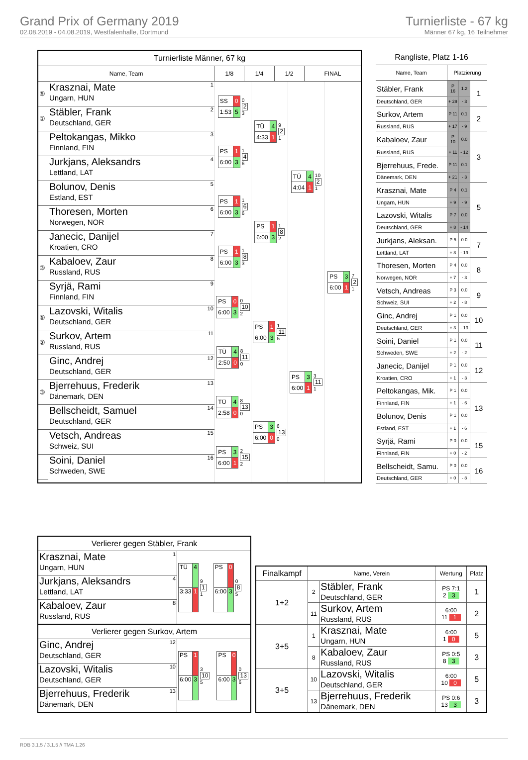Grand Prix of Germany 2019
02.08.2019 - 04.08.2019, Westfalenhalle, Dortmund
Turnierliste - 67 kg
Männer 67 kg, 16 Teilnehmer
| Turnierliste Männer, 67 kg | | | | |
| --- | --- | --- | --- | --- |
| Name, Team | 1/8 | 1/4 | 1/2 | FINAL |
| / ⑤ / Krasznai, Mate Ungarn, HUN / 1 / / ① / Stäbler, Frank Deutschland, GER / 2 / / / Peltokangas, Mikko Finnland, FIN / 3 / / / Jurkjans, Aleksandrs Lettland, LAT / 4 / / / Bolunov, Denis Estland, EST / 5 / / / Thoresen, Morten Norwegen, NOR / 6 / / / Janecic, Danijel Kroatien, CRO / 7 / / ③ / Kabaloev, Zaur Russland, RUS / 8 / / / Syrjä, Rami Finnland, FIN / 9 / / ⑤ / Lazovski, Witalis Deutschland, GER / 10 / / ② / Surkov, Artem Russland, RUS / 11 / / / Ginc, Andrej Deutschland, GER / 12 / / ③ / Bjerrehuus, Frederik Dänemark, DEN / 13 / / / Bellscheidt, Samuel Deutschland, GER / 14 / / / Vetsch, Andreas Schweiz, SUI / 15 / / / Soini, Daniel Schweden, SWE / 16 / | / SS / 0 / / 1:53 / 5 / 0 2 3 / PS / 1 / / 6:00 / 3 / 1 4 6 / PS / 1 / / 6:00 / 3 / 1 6 6 / PS / 1 / / 6:00 / 3 / 1 8 3 / PS / 0 / / 6:00 / 3 / 0 10 2 / TÜ / 4 / / 2:50 / 0 / 8 11 0 / TÜ / 4 / / 2:58 / 0 / 8 13 0 / PS / 3 / / 6:00 / 1 / 2 15 2 / TÜ / 4 / / 4:33 / 1 / 9 2 1 / PS / 1 / / 6:00 / 3 / 1 8 2 / PS / 1 / / 6:00 / 3 / 1 11 5 / PS / 3 / / 6:00 / 0 / 6 13 0 / TÜ / 4 / / 4:04 / 1 / 10 2 1 / PS / 3 / / 6:00 / 1 / 3 11 1 / PS / 3 / / 6:00 / 1 / 7 2 1 | | | |
| Rangliste, Platz 1-16 | | | |
| --- | --- | --- | --- |
| Name, Team | Platzierung | | |
| Stäbler, Frank | P 16 | 1.2 | 1 |
| Deutschland, GER | + 29 | - 3 | |
| Surkov, Artem | P 11 | 0.1 | 2 |
| Russland, RUS | + 17 | - 9 | |
| Kabaloev, Zaur | P 10 | 0.0 | 3 |
| Russland, RUS | + 11 | - 12 | |
| Bjerrehuus, Frede. | P 11 | 0.1 | |
| Dänemark, DEN | + 21 | - 3 | |
| Krasznai, Mate | P 4 | 0.1 | 5 |
| Ungarn, HUN | + 9 | - 9 | |
| Lazovski, Witalis | P 7 | 0.0 | |
| Deutschland, GER | + 8 | - 14 | |
| Jurkjans, Aleksan. | P 5 | 0.0 | 7 |
| Lettland, LAT | + 8 | - 19 | |
| Thoresen, Morten | P 4 | 0.0 | 8 |
| Norwegen, NOR | + 7 | - 3 | |
| Vetsch, Andreas | P 3 | 0.0 | 9 |
| Schweiz, SUI | + 2 | - 8 | |
| Ginc, Andrej | P 1 | 0.0 | 10 |
| Deutschland, GER | + 3 | - 13 | |
| Soini, Daniel | P 1 | 0.0 | 11 |
| Schweden, SWE | + 2 | - 2 | |
| Janecic, Danijel | P 1 | 0.0 | 12 |
| Kroatien, CRO | + 1 | - 3 | |
| Peltokangas, Mik. | P 1 | 0.0 | 13 |
| Finnland, FIN | + 1 | - 6 | |
| Bolunov, Denis | P 1 | 0.0 | |
| Estland, EST | + 1 | - 6 | |
| Syrjä, Rami | P 0 | 0.0 | 15 |
| Finnland, FIN | + 0 | - 2 | |
| Bellscheidt, Samu. | P 0 | 0.0 | 16 |
| Deutschland, GER | + 0 | - 8 | |
| Verlierer gegen Stäbler, Frank | | |
| Krasznai, Mate Ungarn, HUN | 1 | / TÜ / 4 / / 3:33 / 1 / 9 1 1 / PS / 0 / / 6:00 / 3 / 0 8 5 |
| Jurkjans, Aleksandrs Lettland, LAT | 4 | |
| Kabaloev, Zaur Russland, RUS | 8 | |
| Verlierer gegen Surkov, Artem | | |
| Ginc, Andrej Deutschland, GER | 12 | / PS / 1 / / 6:00 / 3 / 3 10 5 / PS / 0 / / 6:00 / 3 / 0 13 6 |
| Lazovski, Witalis Deutschland, GER | 10 | |
| Bjerrehuus, Frederik Dänemark, DEN | 13 | |
| Finalkampf | Name, Verein | | Wertung | Platz |
| --- | --- | --- | --- | --- |
| 1+2 | 2 | Stäbler, Frank Deutschland, GER | PS 7:1 2 3 | 1 |
| | 11 | Surkov, Artem Russland, RUS | 6:00 11 1 | 2 |
| 3+5 | 1 | Krasznai, Mate Ungarn, HUN | 6:00 1 0 | 5 |
| | 8 | Kabaloev, Zaur Russland, RUS | PS 0:5 8 3 | 3 |
| 3+5 | 10 | Lazovski, Witalis Deutschland, GER | 6:00 10 0 | 5 |
| | 13 | Bjerrehuus, Frederik Dänemark, DEN | PS 0:6 13 3 | 3 |
RDB 3.1.5 / 3.1.5 // TMA 1.26